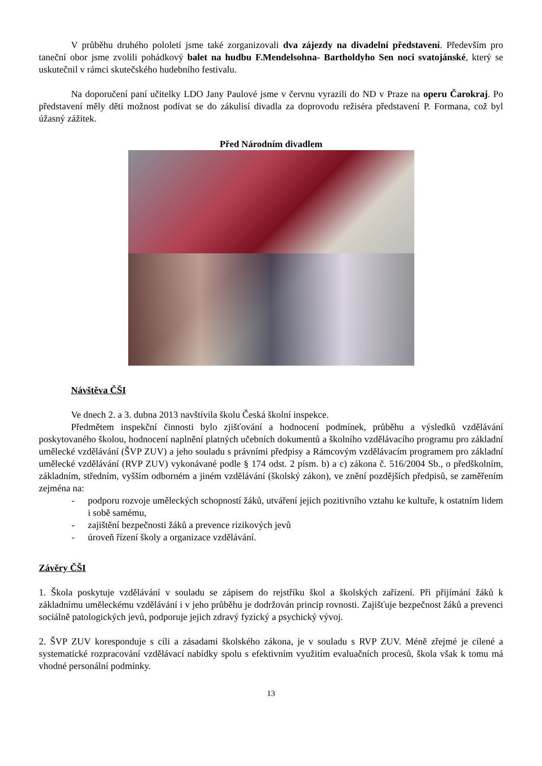V průběhu druhého pololetí jsme také zorganizovali dva zájezdy na divadelní představení. Především pro taneční obor jsme zvolili pohádkový balet na hudbu F.Mendelsohna- Bartholdyho Sen noci svatojánské, který se uskutečnil v rámci skutečského hudebního festivalu.
Na doporučení paní učitelky LDO Jany Paulové jsme v červnu vyrazili do ND v Praze na operu Čarokraj. Po představení měly děti možnost podívat se do zákulisí divadla za doprovodu režiséra představení P. Formana, což byl úžasný zážitek.
Před Národním divadlem
Návštěva ČŠI
Ve dnech 2. a 3. dubna 2013 navštívila školu Česká školní inspekce.
Předmětem inspekční činnosti bylo zjišťování a hodnocení podmínek, průběhu a výsledků vzdělávání poskytovaného školou, hodnocení naplnění platných učebních dokumentů a školního vzdělávacího programu pro základní umělecké vzdělávání (ŠVP ZUV) a jeho souladu s právními předpisy a Rámcovým vzdělávacím programem pro základní umělecké vzdělávání (RVP ZUV) vykonávané podle § 174 odst. 2 písm. b) a c) zákona č. 516/2004 Sb., o předškolním, základním, středním, vyšším odborném a jiném vzdělávání (školský zákon), ve znění pozdějších předpisů, se zaměřením zejména na:
- podporu rozvoje uměleckých schopností žáků, utváření jejich pozitivního vztahu ke kultuře, k ostatním lidem i sobě samému,
- zajištění bezpečnosti žáků a prevence rizikových jevů
- úroveň řízení školy a organizace vzdělávání.
Závěry ČŠI
1. Škola poskytuje vzdělávání v souladu se zápisem do rejstříku škol a školských zařízení. Při přijímání žáků k základnímu uměleckému vzdělávání i v jeho průběhu je dodržován princip rovnosti. Zajišťuje bezpečnost žáků a prevenci sociálně patologických jevů, podporuje jejich zdravý fyzický a psychický vývoj.
2. ŠVP ZUV koresponduje s cíli a zásadami školského zákona, je v souladu s RVP ZUV. Méně zřejmé je cílené a systematické rozpracování vzdělávací nabídky spolu s efektivním využitím evaluačních procesů, škola však k tomu má vhodné personální podmínky.
13